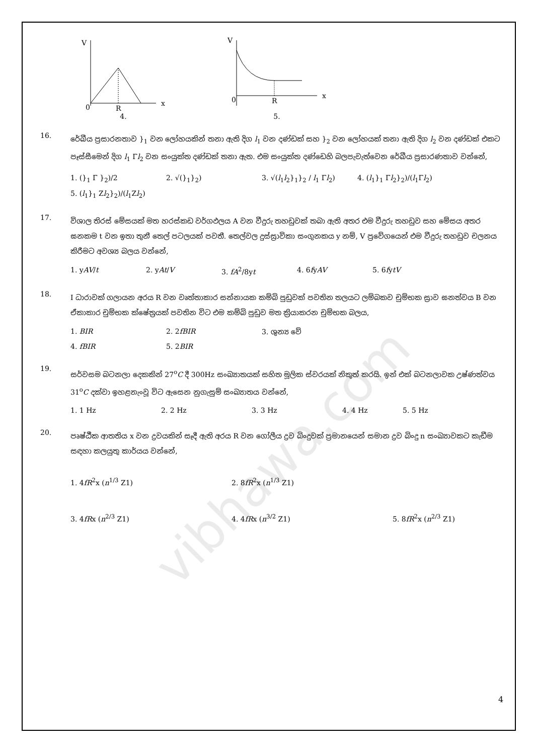vibhawa.com
V
0
R
x
4.
V
0
R
x
5.
16.
රේඛීය ප්‍රසාරනතාව }<sub>1</sub> වන ලෝහයකින් තනා ඇති දිග l<sub>1</sub> වන දණ්ඩක් සහ }<sub>2</sub> වන ලෝහයක් තනා ඇති දිග l<sub>2</sub> වන දණ්ඩක් එකට පෑස්සීමෙන් දිග l<sub>1</sub> Γl<sub>2</sub> වන සංයුක්ත දණ්ඩක් තනා ඇත. එම සංයුක්ත දණ්ඩෙහි බලපැවැත්වෙන රේඛීය ප්‍රසාරණතාව වන්නේ,
1. (}<sub>1</sub> Γ }<sub>2</sub>)/2
2. √(}<sub>1</sub>}<sub>2</sub>)
3. √(l<sub>1</sub>l<sub>2</sub>}<sub>1</sub>}<sub>2</sub> / l<sub>1</sub> Γl<sub>2</sub>)
4. (l<sub>1</sub>}<sub>1</sub> Γl<sub>2</sub>}<sub>2</sub>)/(l<sub>1</sub>Γl<sub>2</sub>)
5. (l<sub>1</sub>}<sub>1</sub> Zl<sub>2</sub>}<sub>2</sub>)/(l<sub>1</sub>Zl<sub>2</sub>)
17.
විශාල තිරස් මේසයක් මත හරස්කඩ වර්ගඵලය A වන වීදුරු තහඩුවක් තබා ඇති අතර එම වීදුරු තහඩුව සහ මේසය අතර ඝනකම t වන ඉතා තුනී තෙල් පටලයක් පවතී. තෙල්වල දුස්ස්‍රාවිකා සංගුනකය y නම්, V ප්‍රවේගයෙන් එම වීදුරු තහඩුව චලනය කිරීමට අවශ්‍ය බලය වන්නේ,
1. yAV/t
2. yAt/V
3. fA<sup>2</sup>/8yt
4. 6fyAV
5. 6fytV
18.
I ධාරාවක් ගලායන අරය R වන වෘත්තාකාර සන්නායක කම්බි පුඩුවක් පවතින තලයට ලම්බකව චුම්භක ස්‍රාව ඝනත්වය B වන ඒකාකාර චුම්භක ක්ෂේත්‍රයක් පවතින විට එම කම්බි පුඩුව මත ක්‍රියාකරන චුම්භක බලය,
1. BIR
2. 2fBIR
3. ශුන්‍ය වේ
4. fBIR 5. 2BIR
19.
සර්වසම බටනලා දෙකකින් 27<sup>o</sup>C දී 300Hz සංඛ්‍යාතයක් සහිත මූලික ස්වරයක් නිකුත් කරයි. ඉන් එක් බටනලාවක උෂ්ණත්වය 31<sup>o</sup>C දක්වා ඉහළනැංවූ විට ඇසෙන නුගැසුම් සංඛ්‍යාතය වන්නේ,
1. 1 Hz
2. 2 Hz
3. 3 Hz
4. 4 Hz
5. 5 Hz
20.
පෘෂ්ඨීක ආතතිය x වන ද්‍රවයකින් සෑදී ඇති අරය R වන ගෝලීය ද්‍රව බිංදුවක් ප්‍රමානයෙන් සමාන ද්‍රව බිංදු n සංඛ්‍යාවකට කැඩීම සඳහා කලයුතු කාර්යය වන්නේ,
1. 4fR<sup>2</sup>x (n<sup>1/3</sup> Z1)
2. 8fR<sup>2</sup>x (n<sup>1/3</sup> Z1)
3. 4fRx (n<sup>2/3</sup> Z1)
4. 4fRx (n<sup>3/2</sup> Z1)
5. 8fR<sup>2</sup>x (n<sup>2/3</sup> Z1)
4